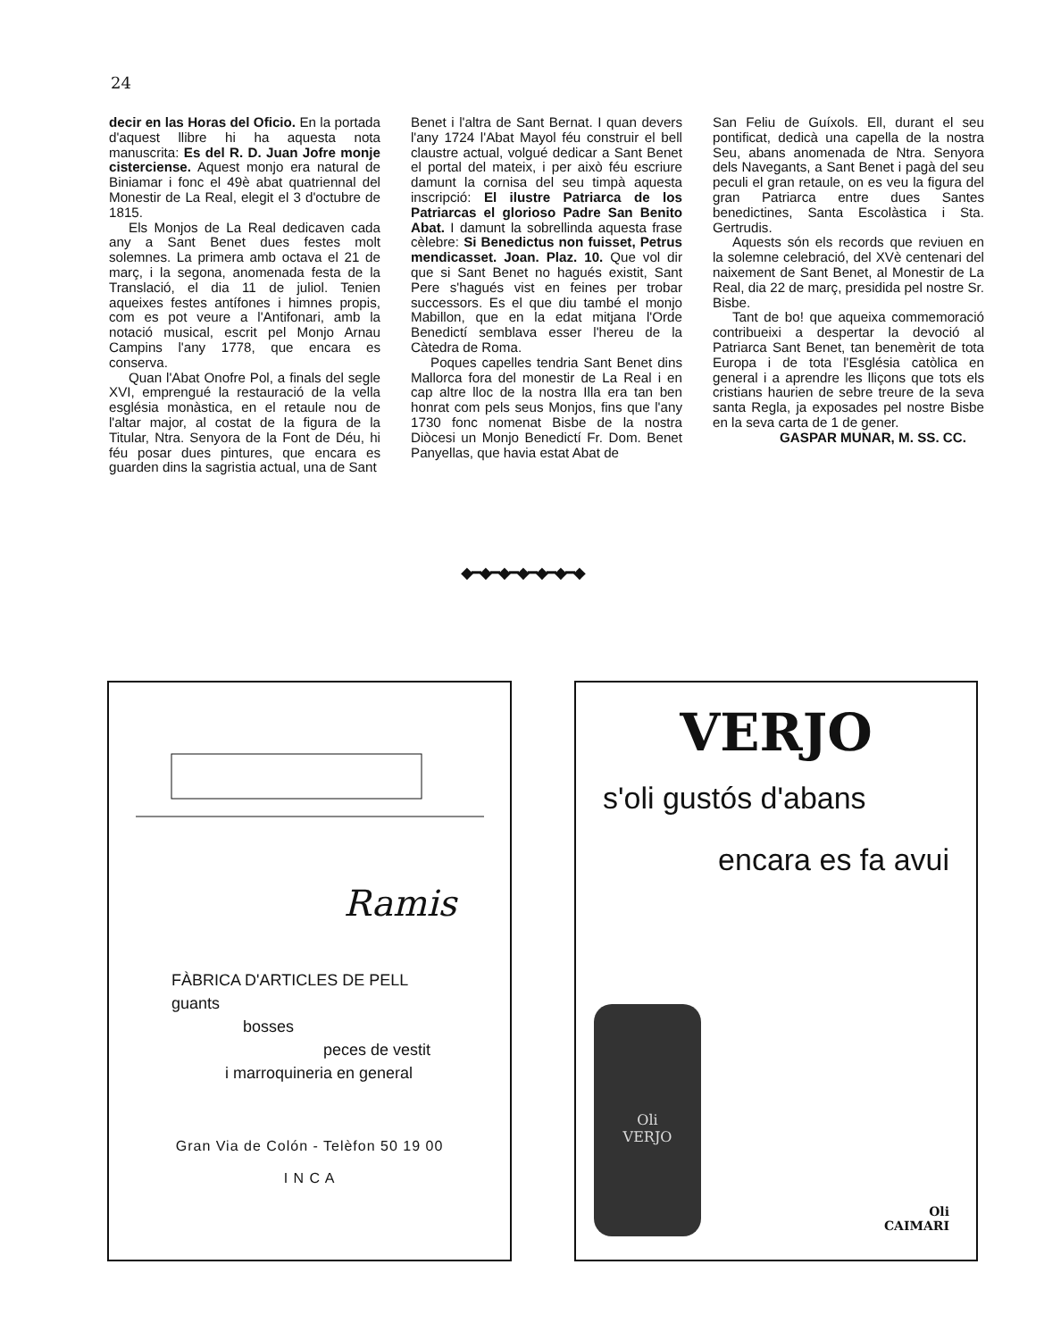24
decir en las Horas del Oficio. En la portada d'aquest llibre hi ha aquesta nota manuscrita: Es del R. D. Juan Jofre monje cisterciense. Aquest monjo era natural de Biniamar i fonc el 49è abat quatriennal del Monestir de La Real, elegit el 3 d'octubre de 1815.
Els Monjos de La Real dedicaven cada any a Sant Benet dues festes molt solemnes. La primera amb octava el 21 de març, i la segona, anomenada festa de la Translació, el dia 11 de juliol. Tenien aqueixes festes antífones i himnes propis, com es pot veure a l'Antifonari, amb la notació musical, escrit pel Monjo Arnau Campins l'any 1778, que encara es conserva.
Quan l'Abat Onofre Pol, a finals del segle XVI, emprengué la restauració de la vella església monàstica, en el retaule nou de l'altar major, al costat de la figura de la Titular, Ntra. Senyora de la Font de Déu, hi féu posar dues pintures, que encara es guarden dins la sagristia actual, una de Sant
Benet i l'altra de Sant Bernat. I quan devers l'any 1724 l'Abat Mayol féu construir el bell claustre actual, volgué dedicar a Sant Benet el portal del mateix, i per això féu escriure damunt la cornisa del seu timpà aquesta inscripció: El ilustre Patriarca de los Patriarcas el glorioso Padre San Benito Abat. I damunt la sobrellinda aquesta frase cèlebre: Si Benedictus non fuisset, Petrus mendicasset. Joan. Plaz. 10. Que vol dir que si Sant Benet no hagués existit, Sant Pere s'hagués vist en feines per trobar successors. Es el que diu també el monjo Mabillon, que en la edat mitjana l'Orde Benedictí semblava esser l'hereu de la Càtedra de Roma.
Poques capelles tendria Sant Benet dins Mallorca fora del monestir de La Real i en cap altre lloc de la nostra Illa era tan ben honrat com pels seus Monjos, fins que l'any 1730 fonc nomenat Bisbe de la nostra Diòcesi un Monjo Benedictí Fr. Dom. Benet Panyellas, que havia estat Abat de
San Feliu de Guíxols. Ell, durant el seu pontificat, dedicà una capella de la nostra Seu, abans anomenada de Ntra. Senyora dels Navegants, a Sant Benet i pagà del seu peculi el gran retaule, on es veu la figura del gran Patriarca entre dues Santes benedictines, Santa Escolàstica i Sta. Gertrudis.
Aquests són els records que reviuen en la solemne celebració, del XVè centenari del naixement de Sant Benet, al Monestir de La Real, dia 22 de març, presidida pel nostre Sr. Bisbe.
Tant de bo! que aqueixa commemoració contribueixi a despertar la devoció al Patriarca Sant Benet, tan benemèrit de tota Europa i de tota l'Església catòlica en general i a aprendre les lliçons que tots els cristians haurien de sebre treure de la seva santa Regla, ja exposades pel nostre Bisbe en la seva carta de 1 de gener.
GASPAR MUNAR, M. SS. CC.
◆━◆━◆━◆━◆━◆━◆
Ramis
FÀBRICA D'ARTICLES DE PELL
guants
bosses
peces de vestit
i marroquineria en general
Gran Via de Colón - Telèfon 50 19 00
I N C A
VERJO
s'oli gustós d'abans
encara es fa avui
Oli
VERJO
Oli
CAIMARI